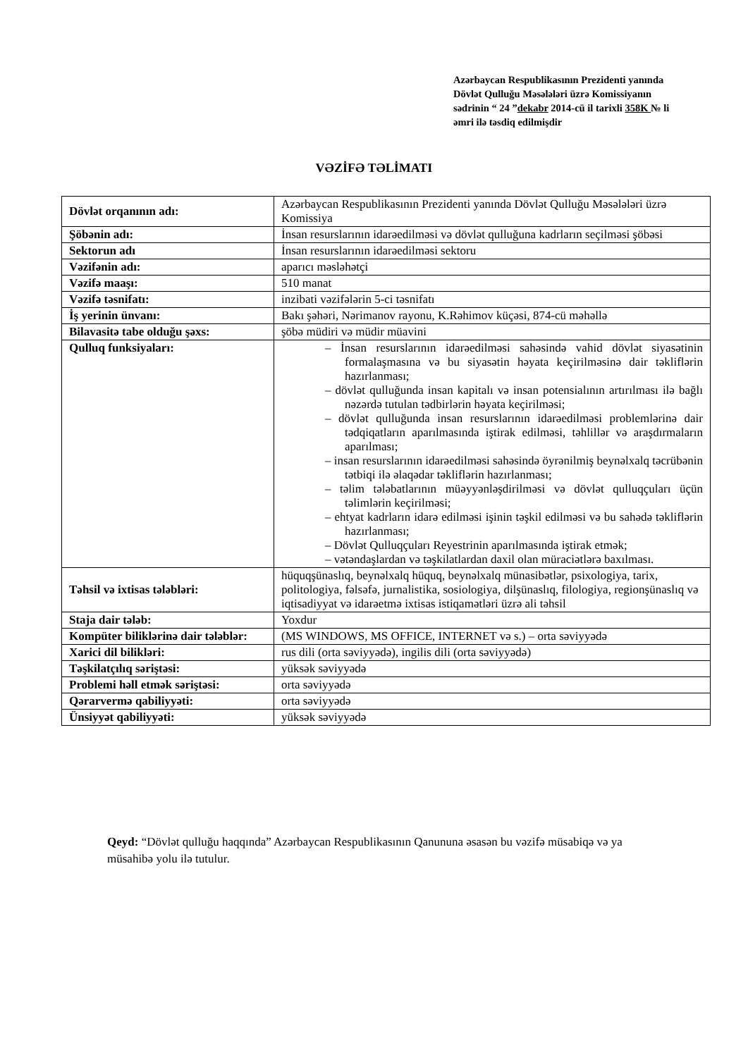Azərbaycan Respublikasının Prezidenti yanında Dövlət Qulluğu Məsələləri üzrə Komissiyanın sədrinin “ 24 ”dekabr 2014-cü il tarixli 358K № li əmri ilə təsdiq edilmişdir
VƏZİFƏ TƏLİMATI
| Dövlət orqanının adı: | Azərbaycan Respublikasının Prezidenti yanında Dövlət Qulluğu Məsələləri üzrə Komissiya |
| Şöbənin adı: | İnsan resurslarının idarəedilməsi və dövlət qulluğuna kadrların seçilməsi şöbəsi |
| Sektorun adı | İnsan resurslarının idarəedilməsi sektoru |
| Vəzifənin adı: | aparıcı məsləhətçi |
| Vəzifə maaşı: | 510 manat |
| Vəzifə təsnifatı: | inzibati vəzifələrin 5-ci təsnifatı |
| İş yerinin ünvanı: | Bakı şəhəri, Nərimanov rayonu, K.Rəhimov küçəsi, 874-cü məhəllə |
| Bilavasitə tabe olduğu şəxs: | şöbə müdiri və müdir müavini |
| Qulluq funksiyaları: | – İnsan resurslarının idarəedilməsi sahəsində vahid dövlət siyasətinin formalaşmasına və bu siyasətin həyata keçirilməsinə dair təkliflərin hazırlanması; – dövlət qulluğunda insan kapitalı və insan potensialının artırılması ilə bağlı nəzərdə tutulan tədbirlərin həyata keçirilməsi; – dövlət qulluğunda insan resurslarının idarəedilməsi problemlərinə dair tədqiqatların aparılmasında iştirak edilməsi, təhlillər və araşdırmaların aparılması; – insan resurslarının idarəedilməsi sahəsində öyrənilmiş beynəlxalq təcrübənin tətbiqi ilə əlaqədar təkliflərin hazırlanması; – təlim tələbatlarının müəyyənləşdirilməsi və dövlət qulluqçuları üçün təlimlərin keçirilməsi; – ehtyat kadrların idarə edilməsi işinin təşkil edilməsi və bu sahədə təkliflərin hazırlanması; – Dövlət Qulluqçuları Reyestrinin aparılmasında iştirak etmək; – vətəndaşlardan və təşkilatlardan daxil olan müraciətlərə baxılması. |
| Təhsil və ixtisas tələbləri: | hüquqşünaslıq, beynəlxalq hüquq, beynəlxalq münasibətlər, psixologiya, tarix, politologiya, fəlsəfə, jurnalistika, sosiologiya, dilşünaslıq, filologiya, regionşünaslıq və iqtisadiyyat və idarəetmə ixtisas istiqamətləri üzrə ali təhsil |
| Staja dair tələb: | Yoxdur |
| Kompüter biliklərinə dair tələblər: | (MS WINDOWS, MS OFFICE, INTERNET və s.) – orta səviyyədə |
| Xarici dil bilikləri: | rus dili (orta səviyyədə), ingilis dili (orta səviyyədə) |
| Təşkilatçılıq səriştəsi: | yüksək səviyyədə |
| Problemi həll etmək səriştəsi: | orta səviyyədə |
| Qərarvermə qabiliyyəti: | orta səviyyədə |
| Ünsiyyət qabiliyyəti: | yüksək səviyyədə |
Qeyd: “Dövlət qulluğu haqqında” Azərbaycan Respublikasının Qanununa əsasən bu vəzifə müsabiqə və ya müsahibə yolu ilə tutulur.